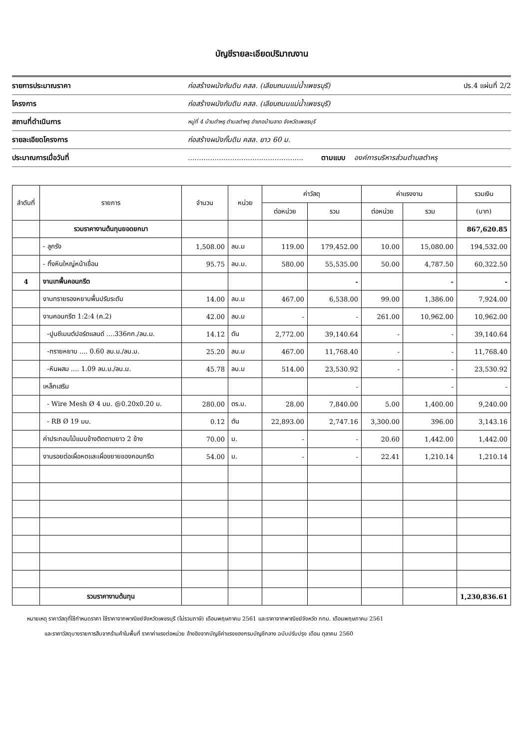บัญชีรายละเอียดปริมาณงาน
รายการประมาณราคา ก่อสร้างผนังกันดิน คสล. (เลียบถนนแม่น้ำเพชรบุรี) ปร.4 แผ่นที่ 2/2
โครงการ ก่อสร้างผนังกันดิน คสล. (เลียบถนนแม่น้ำเพชรบุรี)
สถานที่ดำเนินการ หมู่ที่ 4 บ้านตำหรุ ตำบลตำหรุ อำเภอบ้านลาด จังหวัดเพชรบุรี
รายละเอียดโครงการ ก่อสร้างผนังกั้นดิน คสล. ยาว 60 ม.
ประมาณการเมื่อวันที่.................................................... ตามแบบ องค์การบริหารส่วนตำบลตำหรุ
| ลำดับที่ | รายการ | จำนวน | หน่วย | ค่าวัสดุ | | ค่าแรงงาน | | รวมเงิน |
| --- | --- | --- | --- | --- | --- | --- | --- | --- |
| | | | | ต่อหน่วย | รวม | ต่อหน่วย | รวม | (บาท) |
| | รวมราคางานต้นทุนยอดยกมา | | | | | | | 867,620.85 |
| | - ลูกรัง | 1,508.00 | ลบ.ม | 119.00 | 179,452.00 | 10.00 | 15,080.00 | 194,532.00 |
| | - ทิ้งหินใหญ่หน้าเขื่อน | 95.75 | ลบ.ม. | 580.00 | 55,535.00 | 50.00 | 4,787.50 | 60,322.50 |
| 4 | งานเทพื้นคอนกรีต | | | | - | | - | - |
| | งานทรายรองหยาบพื้นปรับระดับ | 14.00 | ลบ.ม | 467.00 | 6,538.00 | 99.00 | 1,386.00 | 7,924.00 |
| | งานคอนกรีต 1:2:4 (ค.2) | 42.00 | ลบ.ม | - | - | 261.00 | 10,962.00 | 10,962.00 |
| | -ปูนซีเมนต์ปอร์ตแลนด์ ....336กก./ลบ.ม. | 14.12 | ตัน | 2,772.00 | 39,140.64 | - | - | 39,140.64 |
| | -ทรายหยาบ .... 0.60 ลบ.ม./ลบ.ม. | 25.20 | ลบ.ม | 467.00 | 11,768.40 | - | - | 11,768.40 |
| | -หินผสม .... 1.09 ลบ.ม./ลบ.ม. | 45.78 | ลบ.ม | 514.00 | 23,530.92 | - | - | 23,530.92 |
| | เหล็กเสริม | | | | - | | - | - |
| | - Wire Mesh Ø 4 มม. @0.20x0.20 ม. | 280.00 | ตร.ม. | 28.00 | 7,840.00 | 5.00 | 1,400.00 | 9,240.00 |
| | - RB Ø 19 มม. | 0.12 | ตัน | 22,893.00 | 2,747.16 | 3,300.00 | 396.00 | 3,143.16 |
| | ค่าประกอบไม้แบบข้างติดตามยาว 2 ข้าง | 70.00 | ม. | - | - | 20.60 | 1,442.00 | 1,442.00 |
| | งานรอยต่อเผื่อหดและเผื่อขยายของคอนกรีต | 54.00 | ม. | - | - | 22.41 | 1,210.14 | 1,210.14 |
| | รวมราคางานต้นทุน | | | | | | | 1,230,836.61 |
หมายเหตุ ราคาวัสดุที่ใช้กำหนดราคา ใช้ราคาจากพาณิชย์จังหวัดเพชรบุรี (ไม่รวมภาษี) เดือนพฤษภาคม 2561 และราคาจากพาณิชย์จังหวัด กทม. เดือนพฤษภาคม 2561
และราคาวัสดุบางรายการสืบจากร้านค้าในพื้นที่ ราคาค่าแรงต่อหน่วย อ้างอิงจากบัญชีค่าแรงของกรมบัญชีกลาง ฉบับปรับปรุง เดือน ตุลาคม 2560